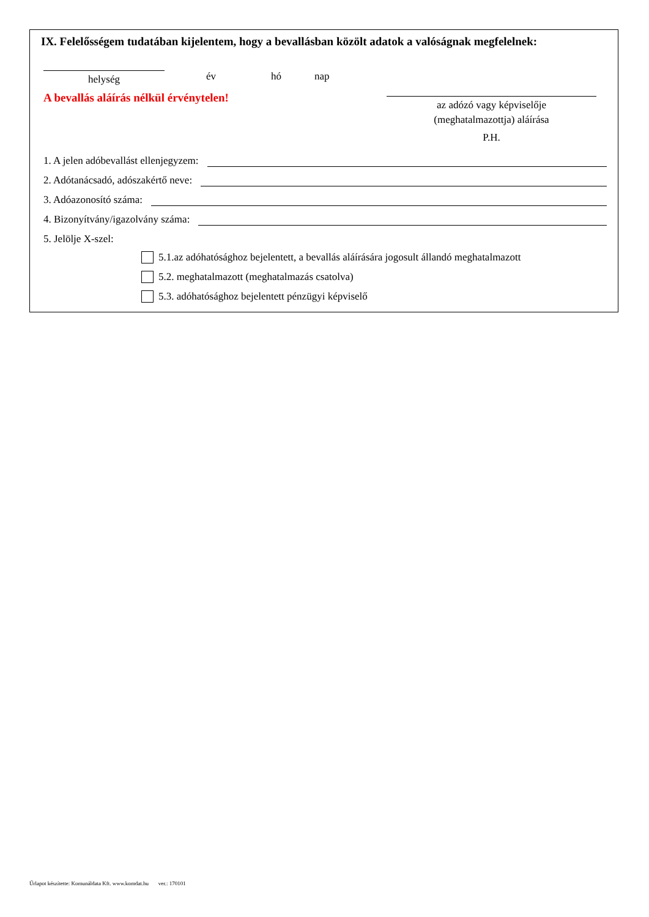IX. Felelősségem tudatában kijelentem, hogy a bevallásban közölt adatok a valóságnak megfelelnek:
helység év hó nap
A bevallás aláírás nélkül érvénytelen!
az adózó vagy képviselője
(meghatalmazottja) aláírása
P.H.
1. A jelen adóbevallást ellenjegyzem:
2. Adótanácsadó, adószakértő neve:
3. Adóazonosító száma:
4. Bizonyítvány/igazolvány száma:
5. Jelölje X-szel:
5.1.az adóhatósághoz bejelentett, a bevallás aláírására jogosult állandó meghatalmazott
5.2. meghatalmazott (meghatalmazás csatolva)
5.3. adóhatósághoz bejelentett pénzügyi képviselő
Űrlapot készítette: Komunáldata Kft. www.komdat.hu ver.: 170101